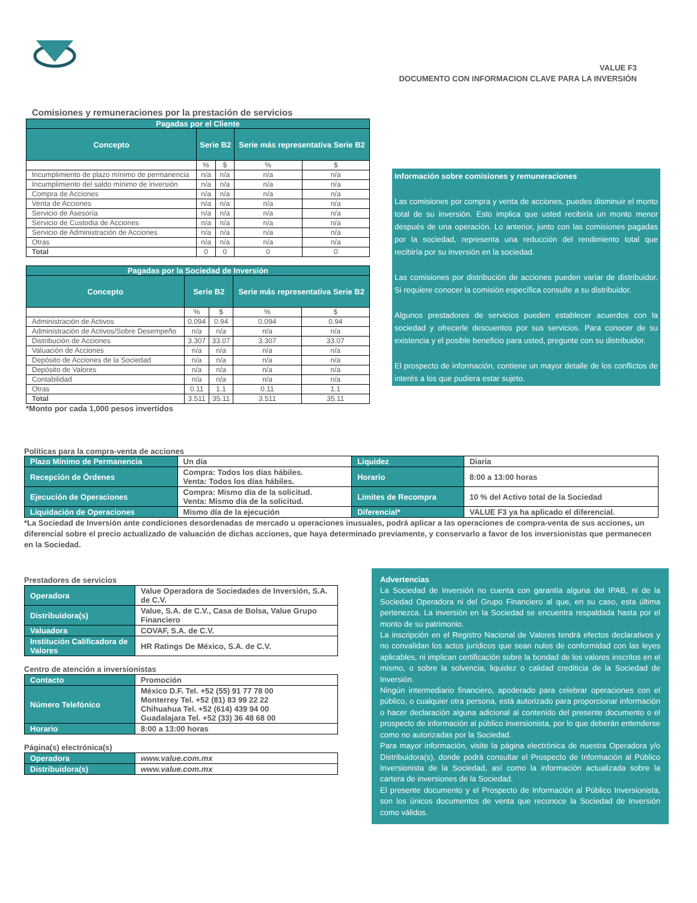VALUE F3
DOCUMENTO CON INFORMACION CLAVE PARA LA INVERSIÓN
Comisiones y remuneraciones por la prestación de servicios
| Pagadas por el Cliente | | | | |
| --- | --- | --- | --- | --- |
| Concepto | Serie B2 | | Serie más representativa Serie B2 | |
| | % | $ | % | $ |
| Incumplimiento de plazo mínimo de permanencia | n/a | n/a | n/a | n/a |
| Incumplimiento del saldo mínimo de inversión | n/a | n/a | n/a | n/a |
| Compra de Acciones | n/a | n/a | n/a | n/a |
| Venta de Acciones | n/a | n/a | n/a | n/a |
| Servicio de Asesoría | n/a | n/a | n/a | n/a |
| Servicio de Custodia de Acciones | n/a | n/a | n/a | n/a |
| Servicio de Administración de Acciones | n/a | n/a | n/a | n/a |
| Otras | n/a | n/a | n/a | n/a |
| Total | 0 | 0 | 0 | 0 |
| Pagadas por la Sociedad de Inversión | | | | |
| --- | --- | --- | --- | --- |
| Concepto | Serie B2 | | Serie más representativa Serie B2 | |
| | % | $ | % | $ |
| Administración de Activos | 0.094 | 0.94 | 0.094 | 0.94 |
| Administración de Activos/Sobre Desempeño | n/a | n/a | n/a | n/a |
| Distribución de Acciones | 3.307 | 33.07 | 3.307 | 33.07 |
| Valuación de Acciones | n/a | n/a | n/a | n/a |
| Depósito de Acciones de la Sociedad | n/a | n/a | n/a | n/a |
| Depósito de Valores | n/a | n/a | n/a | n/a |
| Contabilidad | n/a | n/a | n/a | n/a |
| Otras | 0.11 | 1.1 | 0.11 | 1.1 |
| Total | 3.511 | 35.11 | 3.511 | 35.11 |
*Monto por cada 1,000 pesos invertidos
Información sobre comisiones y remuneraciones
Las comisiones por compra y venta de acciones, puedes disminuir el monto total de su inversión. Esto implica que usted recibiría un monto menor después de una operación. Lo anterior, junto con las comisiones pagadas por la sociedad, representa una reducción del rendimiento total que recibiría por su inversión en la sociedad.
Las comisiones por distribución de acciones pueden variar de distribuidor. Si requiere conocer la comisión específica consulte a su distribuidor.
Algunos prestadores de servicios pueden establecer acuerdos con la sociedad y ofrecerle descuentos por sus servicios. Para conocer de su existencia y el posible beneficio para usted, pregunte con su distribuidor.
El prospecto de información, contiene un mayor detalle de los conflictos de interés a los que pudiera estar sujeto.
Políticas para la compra-venta de acciones
| Plazo Mínimo de Permanencia | Un día | Liquidez | Diaria |
| Recepción de Órdenes | Compra: Todos los días hábiles. Venta: Todos los días hábiles. | Horario | 8:00 a 13:00 horas |
| Ejecución de Operaciones | Compra: Mismo día de la solicitud. Venta: Mismo día de la solicitud. | Límites de Recompra | 10 % del Activo total de la Sociedad |
| Liquidación de Operaciones | Mismo día de la ejecución | Diferencial* | VALUE F3 ya ha aplicado el diferencial. |
*La Sociedad de Inversión ante condiciones desordenadas de mercado u operaciones inusuales, podrá aplicar a las operaciones de compra-venta de sus acciones, un diferencial sobre el precio actualizado de valuación de dichas acciones, que haya determinado previamente, y conservarlo a favor de los inversionistas que permanecen en la Sociedad.
Prestadores de servicios
| Operadora | Value Operadora de Sociedades de Inversión, S.A. de C.V. |
| Distribuidora(s) | Value, S.A. de C.V., Casa de Bolsa, Value Grupo Financiero |
| Valuadora | COVAF, S.A. de C.V. |
| Institución Calificadora de Valores | HR Ratings De México, S.A. de C.V. |
Centro de atención a inversionistas
| Contacto | Promoción |
| Número Telefónico | México D.F. Tel. +52 (55) 91 77 78 00 Monterrey Tel. +52 (81) 83 99 22 22 Chihuahua Tel. +52 (614) 439 94 00 Guadalajara Tel. +52 (33) 36 48 68 00 |
| Horario | 8:00 a 13:00 horas |
Página(s) electrónica(s)
| Operadora | www.value.com.mx |
| Distribuidora(s) | www.value.com.mx |
Advertencias
La Sociedad de Inversión no cuenta con garantía alguna del IPAB, ni de la Sociedad Operadora ni del Grupo Financiero al que, en su caso, esta última pertenezca. La inversión en la Sociedad se encuentra respaldada hasta por el monto de su patrimonio.
La inscripción en el Registro Nacional de Valores tendrá efectos declarativos y no convalidan los actos jurídicos que sean nulos de conformidad con las leyes aplicables, ni implican certificación sobre la bondad de los valores inscritos en el mismo, o sobre la solvencia, liquidez o calidad crediticia de la Sociedad de Inversión.
Ningún intermediario financiero, apoderado para celebrar operaciones con el público, o cualquier otra persona, está autorizado para proporcionar información o hacer declaración alguna adicional al contenido del presente documento o el prospecto de información al público inversionista, por lo que deberán entenderse como no autorizadas por la Sociedad.
Para mayor información, visite la página electrónica de nuestra Operadora y/o Distribuidora(s), donde podrá consultar el Prospecto de Información al Público Inversionista de la Sociedad, así como la información actualizada sobre la cartera de inversiones de la Sociedad.
El presente documento y el Prospecto de Información al Público Inversionista, son los únicos documentos de venta que reconoce la Sociedad de Inversión como válidos.